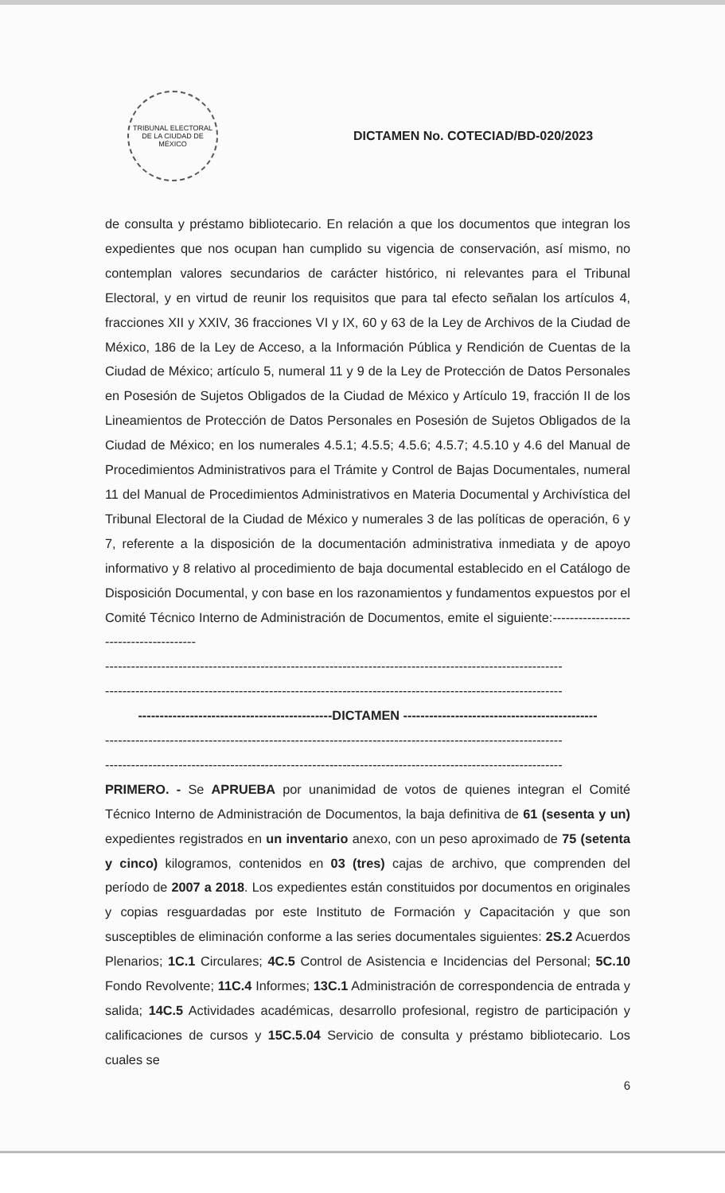TRIBUNAL ELECTORAL DE LA CIUDAD DE MÉXICO
DICTAMEN No. COTECIAD/BD-020/2023
de consulta y préstamo bibliotecario. En relación a que los documentos que integran los expedientes que nos ocupan han cumplido su vigencia de conservación, así mismo, no contemplan valores secundarios de carácter histórico, ni relevantes para el Tribunal Electoral, y en virtud de reunir los requisitos que para tal efecto señalan los artículos 4, fracciones XII y XXIV, 36 fracciones VI y IX, 60 y 63 de la Ley de Archivos de la Ciudad de México, 186 de la Ley de Acceso, a la Información Pública y Rendición de Cuentas de la Ciudad de México; artículo 5, numeral 11 y 9 de la Ley de Protección de Datos Personales en Posesión de Sujetos Obligados de la Ciudad de México y Artículo 19, fracción II de los Lineamientos de Protección de Datos Personales en Posesión de Sujetos Obligados de la Ciudad de México; en los numerales 4.5.1; 4.5.5; 4.5.6; 4.5.7; 4.5.10 y 4.6 del Manual de Procedimientos Administrativos para el Trámite y Control de Bajas Documentales, numeral 11 del Manual de Procedimientos Administrativos en Materia Documental y Archivística del Tribunal Electoral de la Ciudad de México y numerales 3 de las políticas de operación, 6 y 7, referente a la disposición de la documentación administrativa inmediata y de apoyo informativo y 8 relativo al procedimiento de baja documental establecido en el Catálogo de Disposición Documental, y con base en los razonamientos y fundamentos expuestos por el Comité Técnico Interno de Administración de Documentos, emite el siguiente:---------------------------------------
----------------------------------------------------------------------------------------------------------
----------------------------------------------------------------------------------------------------------
---------------------------------------------DICTAMEN ---------------------------------------------
----------------------------------------------------------------------------------------------------------
----------------------------------------------------------------------------------------------------------
PRIMERO. - Se APRUEBA por unanimidad de votos de quienes integran el Comité Técnico Interno de Administración de Documentos, la baja definitiva de 61 (sesenta y un) expedientes registrados en un inventario anexo, con un peso aproximado de 75 (setenta y cinco) kilogramos, contenidos en 03 (tres) cajas de archivo, que comprenden del período de 2007 a 2018. Los expedientes están constituidos por documentos en originales y copias resguardadas por este Instituto de Formación y Capacitación y que son susceptibles de eliminación conforme a las series documentales siguientes: 2S.2 Acuerdos Plenarios; 1C.1 Circulares; 4C.5 Control de Asistencia e Incidencias del Personal; 5C.10 Fondo Revolvente; 11C.4 Informes; 13C.1 Administración de correspondencia de entrada y salida; 14C.5 Actividades académicas, desarrollo profesional, registro de participación y calificaciones de cursos y 15C.5.04 Servicio de consulta y préstamo bibliotecario. Los cuales se
6